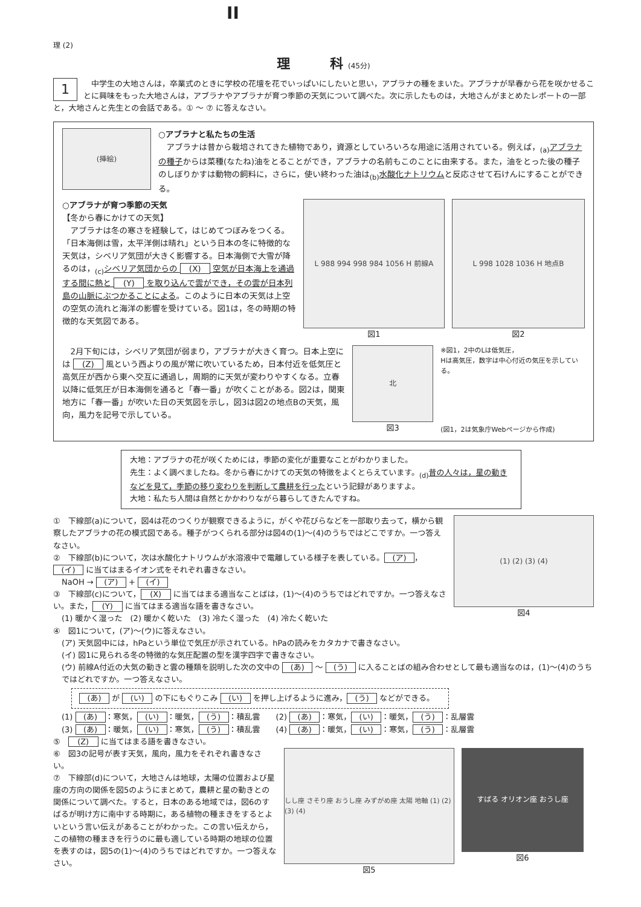II
理 (2)
理　　　科 (45分)
1　中学生の大地さんは，卒業式のときに学校の花壇を花でいっぱいにしたいと思い，アブラナの種をまいた。アブラナが早春から花を咲かせることに興味をもった大地さんは，アブラナやアブラナが育つ季節の天気について調べた。次に示したものは，大地さんがまとめたレポートの一部と，大地さんと先生との会話である。① ～ ⑦ に答えなさい。
(挿絵)
○アブラナと私たちの生活
　アブラナは昔から栽培されてきた植物であり，資源としていろいろな用途に活用されている。例えば，<sub>(a)</sub>アブラナの種子からは菜種(なたね)油をとることができ，アブラナの名前もこのことに由来する。また，油をとった後の種子のしぼりかすは動物の飼料に，さらに，使い終わった油は<sub>(b)</sub>水酸化ナトリウムと反応させて石けんにすることができる。
○アブラナが育つ季節の天気
【冬から春にかけての天気】
　アブラナは冬の寒さを経験して，はじめてつぼみをつくる。「日本海側は雪，太平洋側は晴れ」という日本の冬に特徴的な天気は，シベリア気団が大きく影響する。日本海側で大雪が降るのは，<sub>(c)</sub>シベリア気団からの (X) 空気が日本海上を通過する間に熱と (Y) を取り込んで雲ができ，その雲が日本列島の山脈にぶつかることによる。このように日本の天気は上空の空気の流れと海洋の影響を受けている。図1は，冬の時期の特徴的な天気図である。
L 988 994 998 984 1056 H 前線A
図1
L 998 1028 1036 H 地点B
図2
　2月下旬には，シベリア気団が弱まり，アブラナが大きく育つ。日本上空には (Z) 風という西よりの風が常に吹いているため，日本付近を低気圧と高気圧が西から東へ交互に通過し，周期的に天気が変わりやすくなる。立春以降に低気圧が日本海側を通ると「春一番」が吹くことがある。図2は，関東地方に「春一番」が吹いた日の天気図を示し，図3は図2の地点Bの天気，風向，風力を記号で示している。
北
図3
※図1，2中のLは低気圧，
Hは高気圧，数字は中心付近の気圧を示している。
(図1，2は気象庁Webページから作成)
大地：アブラナの花が咲くためには，季節の変化が重要なことがわかりました。
先生：よく調べましたね。冬から春にかけての天気の特徴をよくとらえています。<sub>(d)</sub>昔の人々は，星の動きなどを見て，季節の移り変わりを判断して農耕を行ったという記録がありますよ。
大地：私たち人間は自然とかかわりながら暮らしてきたんですね。
①　下線部(a)について，図4は花のつくりが観察できるように，がくや花びらなどを一部取り去って，横から観察したアブラナの花の模式図である。種子がつくられる部分は図4の(1)～(4)のうちではどこですか。一つ答えなさい。
②　下線部(b)について，次は水酸化ナトリウムが水溶液中で電離している様子を表している。 (ア) ， (イ) に当てはまるイオン式をそれぞれ書きなさい。
NaOH → (ア) + (イ)
③　下線部(c)について， (X) に当てはまる適当なことばは，(1)～(4)のうちではどれですか。一つ答えなさい。また， (Y) に当てはまる適当な語を書きなさい。
(1) 暖かく湿った　(2) 暖かく乾いた　(3) 冷たく湿った　(4) 冷たく乾いた
(1) (2) (3) (4)
図4
④　図1について，(ア)～(ウ)に答えなさい。
(ア) 天気図中には，hPaという単位で気圧が示されている。hPaの読みをカタカナで書きなさい。
(イ) 図1に見られる冬の特徴的な気圧配置の型を漢字四字で書きなさい。
(ウ) 前線A付近の大気の動きと雲の種類を説明した次の文中の (あ) ～ (う) に入ることばの組み合わせとして最も適当なのは，(1)～(4)のうちではどれですか。一つ答えなさい。
(あ) が (い) の下にもぐりこみ (い) を押し上げるように進み， (う) などができる。
(1) (あ) ：寒気， (い) ：暖気， (う) ：積乱雲　　(2) (あ) ：寒気， (い) ：暖気， (う) ：乱層雲
(3) (あ) ：暖気， (い) ：寒気， (う) ：積乱雲　　(4) (あ) ：暖気， (い) ：寒気， (う) ：乱層雲
⑤　(Z) に当てはまる語を書きなさい。
⑥　図3の記号が表す天気，風向，風力をそれぞれ書きなさい。
⑦　下線部(d)について，大地さんは地球，太陽の位置および星座の方向の関係を図5のようにまとめて，農耕と星の動きとの関係について調べた。すると，日本のある地域では，図6のすばるが明け方に南中する時期に，ある植物の種まきをするとよいという言い伝えがあることがわかった。この言い伝えから，この植物の種まきを行うのに最も適している時期の地球の位置を表すのは，図5の(1)～(4)のうちではどれですか。一つ答えなさい。
しし座 さそり座 おうし座 みずがめ座 太陽 地軸 (1) (2) (3) (4)
図5
すばる オリオン座 おうし座
図6